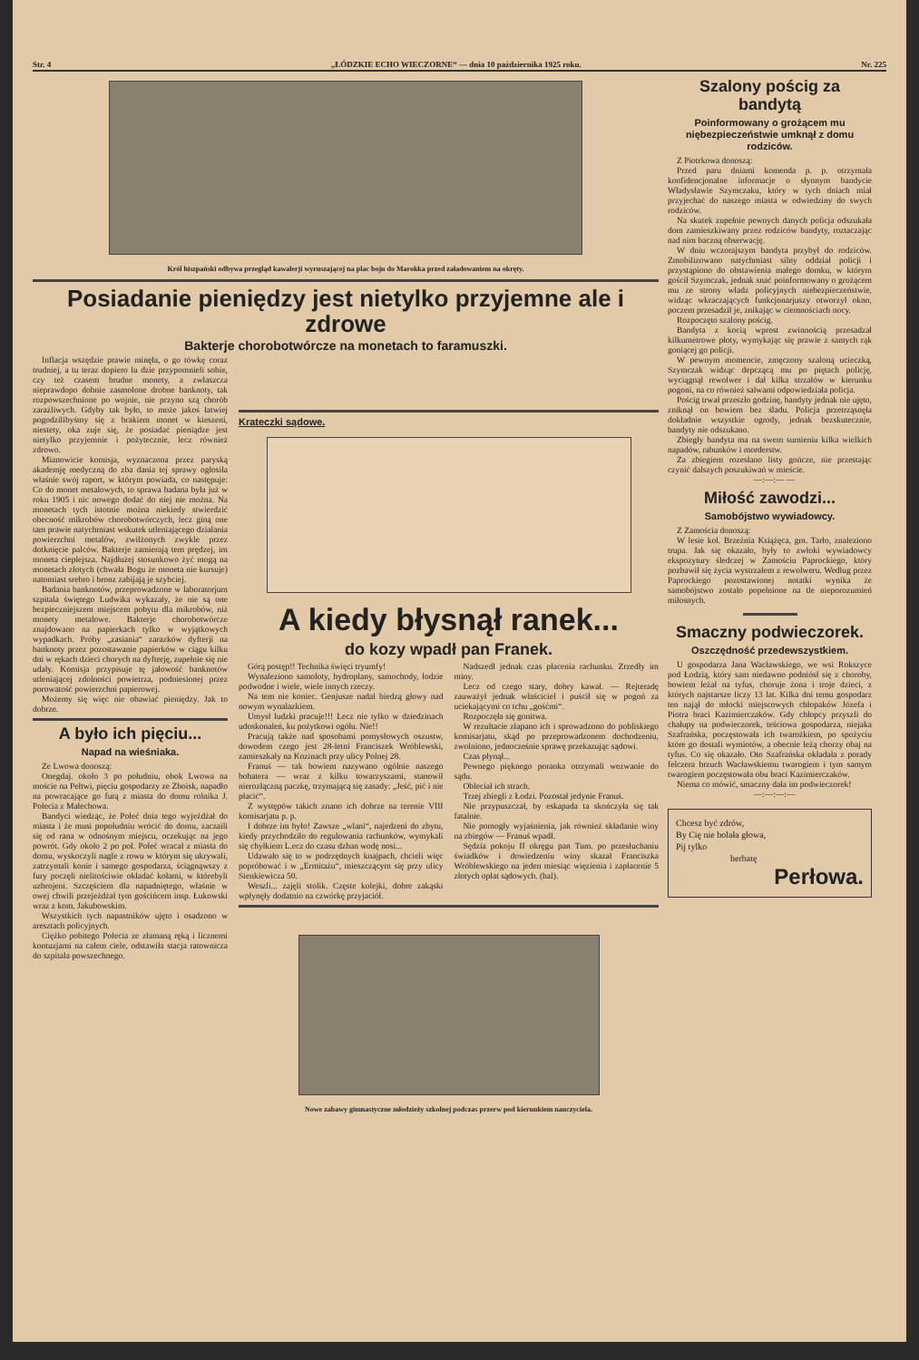Str. 4 „ŁÓDZKIE ECHO WIECZORNE“ — dnia 10 października 1925 roku. Nr. 225
Król hiszpański odbywa przegląd kawalerji wyruszającej na plac boju do Marokka przed załadowaniem na okręty.
Posiadanie pieniędzy jest nietylko przyjemne ale i zdrowe
Bakterje chorobotwórcze na monetach to faramuszki.
Inflacja wszędzie prawie minęła, o go tówkę coraz trudniej, a tu teraz dopiero lu dzie przypomnieli sobie, czy też czasem brudne monety, a zwłaszcza nieprawdopo dobnie zasmolone drobne banknoty, tak rozpowszechnione po wojnie, nie przyno szą chorób zaraźliwych. Gdyby tak było, to może jakoś łatwiej pogodzilibyśmy się z brakiem monet w kieszeni, niestety, oka zuje się, że posiadać pieniądze jest nietylko przyjemnie i pożytecznie, lecz również zdrowo.
Mianowicie komisja, wyznaczona przez paryską akademję medyczną do zba dania tej sprawy ogłosiła właśnie swój raport, w którym powiada, co następuje: Co do monet metalowych, to sprawa badana była już w roku 1905 i nic nowego dodać do niej nie można. Na monetach tych istotnie można niekiedy stwierdzić obecność mikrobów chorobotwórczych, lecz giną one tam prawie natychmiast wskutek utleniającego działania powierzchni metalów, zwilżonych zwykle przez dotknięcie palców. Bakterje zamierają tem prędzej, im moneta cieplejsza. Najdłużej stosunkowo żyć mogą na monetach złotych (chwała Bogu że moneta nie kursuje) natomiast srebro i bronz zabijają je szybciej.
Badania banknotów, przeprowadzone w laboratorjum szpitala świętego Ludwika wykazały, że nie są one bezpieczniejszem miejscem pobytu dla mikrobów, niż monety metalowe. Bakterje chorobotwórcze znajdowano na papierkach tylko w wyjątkowych wypadkach. Próby „zasiania“ zarazków dyfterji na banknoty przez pozostawanie papierków w ciągu kilku dni w rękach dzieci chorych na dyfterję, zupełnie się nie udały. Komisja przypisuje tę jałowość banknotów utleniającej zdolności powietrza, podniesionej przez porowatość powierzchni papierowej.
Możemy się więc nie obawiać pieniędzy. Jak to dobrze.
A było ich pięciu...
Napad na wieśniaka.
Ze Lwowa donoszą:
Onegdaj. około 3 po południu, obok Lwowa na moście na Pełtwi, pięciu gospodarzy ze Zboisk, napadło na powracające go furą z miasta do domu rolnika J. Połecia z Małechowa.
Bandyci wiedząc, że Połeć dnia tego wyjeżdżał do miasta i że musi popołudniu wrócić do domu, zaczaili się od rana w odnośnym miejscu, oczekując na jego powrót. Gdy około 2 po poł. Połeć wracał z miasta do domu, wyskoczyli nagle z rowu w którym się ukrywali, zatrzymali konie i samego gospodarza, ściągnąwszy z fury poczęli nielitościwie okładać kołami, w którebyli uzbrojeni. Szczęściem dla napadniętego, właśnie w owej chwili przejeżdżał tym gościńcem insp. Łukowski wraz z kom. Jakubowskim.
Wszystkich tych napastników ujęto i osadzono w aresztach policyjnych.
Ciężko pobitego Połecia ze złamaną ręką i licznemi kontuzjami na całem ciele, odstawiła stacja ratownicza do szpitala powszechnego.
Krateczki sądowe.
A kiedy błysnął ranek...
do kozy wpadł pan Franek.
Górą postęp!! Technika święci tryumfy!
Wynaleziono samoloty, hydroplany, samochody, łodzie podwodne i wiele, wiele innych rzeczy.
Na tem nie koniec. Genjusze nadal biedzą głowy nad nowym wynalazkiem.
Umysł ludzki pracuje!!! Lecz nie tylko w dziedzinach udoskonaleń, ku pożytkowi ogółu. Nie!!
Pracują także nad sposobami pomysłowych oszustw, dowodem czego jest 28-letni Franciszek Wróblewski, zamieszkały na Kozinach przy ulicy Polnej 28.
Franuś — tak bowiem nazywano ogólnie naszego bohatera — wraz z kilku towarzyszami, stanowił nierozłączną paczkę, trzymającą się zasady: „Jeść, pić i nie płacić“.
Z występów takich znano ich dobrze na terenie VIII komisarjatu p. p.
I dobrze im było! Zawsze „wlani“, najedzeni do zbytu, kiedy przychodziło do regulowania rachunków, wymykali się chyłkiem L.ecz do czasu dzban wodę nosi...
Udawało się to w podrzędnych knajpach, chcieli więc popróbować i w „Ermitażu“, mieszczącym się przy ulicy Sienkiewicza 50.
Weszli... zajęli stolik. Częste kolejki, dobre zakąski wpłynęły dodatnio na czwórkę przyjaciół.
Nadszedł jednak czas płacenia rachunku. Zrzedły im miny.
Lecz od czego stary, dobry kawał. — Rejteradę zauważył jednak właściciel i puścił się w pogoń za uciekającymi co tchu „gośćmi“.
Rozpoczęła się gonitwa.
W rezultacie złapano ich i sprowadzono do pobliskiego komisarjatu, skąd po przeprowadzonem dochodzeniu, zwolniono, jednocześnie sprawę przekazując sądowi.
Czas płynął...
Pewnego pięknego poranka otrzymali wezwanie do sądu.
Obleciał ich strach.
Trzej zbiegli z Łodzi. Pozostał jedynie Franuś.
Nie przypuszczał, by eskapada ta skończyła się tak fatalnie.
Nie pomogły wyjaśnienia, jak również składanie winy na zbiegów — Franuś wpadł.
Sędzia pokoju II okręgu pan Tum. po przesłuchaniu świadków i dowiedzeniu winy skazał Franciszka Wróblewskiego na jeden miesiąc więzienia i zapłacenie 5 złotych opłat sądowych. (hal).
Nowe zabawy gimnastyczne młodzieży szkolnej podczas przerw pod kierunkiem nauczyciela.
Szalony pościg za bandytą
Poinformowany o grożącem mu niębezpieczeństwie umknął z domu rodziców.
Z Piotrkowa donoszą:
Przed paru dniami komenda p. p. otrzymała konfidencjonalne informacje o słynnym bandycie Władysławie Szymczaku, który w tych dniach miał przyjechać do naszego miasta w odwiedziny do swych rodziców.
Na skutek zupełnie pewnych danych policja odszukała dom zamieszkiwany przez rodziców bandyty, roztaczając nad nim baczną obserwację.
W dniu wczorajszym bandyta przybył do rodziców. Zmobilizowano natychmiast silny oddział policji i przystąpiono do obstawienia małego domku, w którym gościł Szymczak, jednak snać poinformowany o grożącem mu ze strony władz policyjnych niebezpieczeństwie, widząc wkraczających funkcjonarjuszy otworzył okno, poczem przesadził je, znikając w ciemnościach nocy.
Rozpoczęto szalony pościg.
Bandyta z kocią wprost zwinnością przesadzał kilkumetrowe płoty, wymykając się prawie z samych rąk goniącej go policji.
W pewnym momencie, zmęczony szaloną ucieczką, Szymczak widząc depczącą mu po piętach policję, wyciągnął rewolwer i dał kilka strzałów w kierunku pogoni, na co również salwami odpowiedziała policja.
Pościg trwał przeszło godzinę, bandyty jednak nie ujęto, zniknął on bowiem bez śladu. Policja przetrząsnęła dokładnie wszystkie ogrody, jednak bezskutecznie, bandyty nie odszukano.
Zbiegły bandyta ma na swem sumieniu kilka wielkich napadów, rabunków i morderstw.
Za zbiegiem rozesłano listy gończe, nie przestając czynić dalszych poszukiwań w mieście.
—:—:— —
Miłość zawodzi...
Samobójstwo wywiadowcy.
Z Zamościa donoszą:
W lesie kol. Brzeźnia Książęca, gm. Tarło, znaleziono trupa. Jak się okazało, były to zwłoki wywiadowcy ekspozytury śledczej w Zamościu Paprockiego, który pozbawił się życia wystrzałem z rewolweru. Według przez Paprockiego pozostawionej notatki wynika że samobójstwo zostało popełnione na tle nieporozumień miłosnych.
Smaczny podwieczorek.
Oszczędność przedewszystkiem.
U gospodarza Jana Wacławskiego, we wsi Rokszyce pod Łodzią, który sam niedawno podniósł się z choroby, bowiem leżał na tyfus, choruje żona i troje dzieci, z których najstarsze liczy 13 lat. Kilka dni temu gospodarz ten najął do młocki miejscowych chłopaków Józefa i Piotra braci Kazimierczaków. Gdy chłopcy przyszli do chałupy na podwieczorek, teściowa gospodarza, niejaka Szafrańska, poczęstowała ich twarożkiem, po spożyciu które go dostali wymiotów, a obecnie leżą chorzy obaj na tyfus. Co się okazało. Oto Szafrańska okładała z porady felczera brzuch Wacławskiemu twarogiem i tym samym twarogiem poczęstowała obu braci Kazimierczaków.
Niema co mówić, smaczny dała im podwieczorek!
—:—:—:—
Chcesz być zdrów,
By Cię nie bolała głowa,
Pij tylko
herbatę
Perłowa.